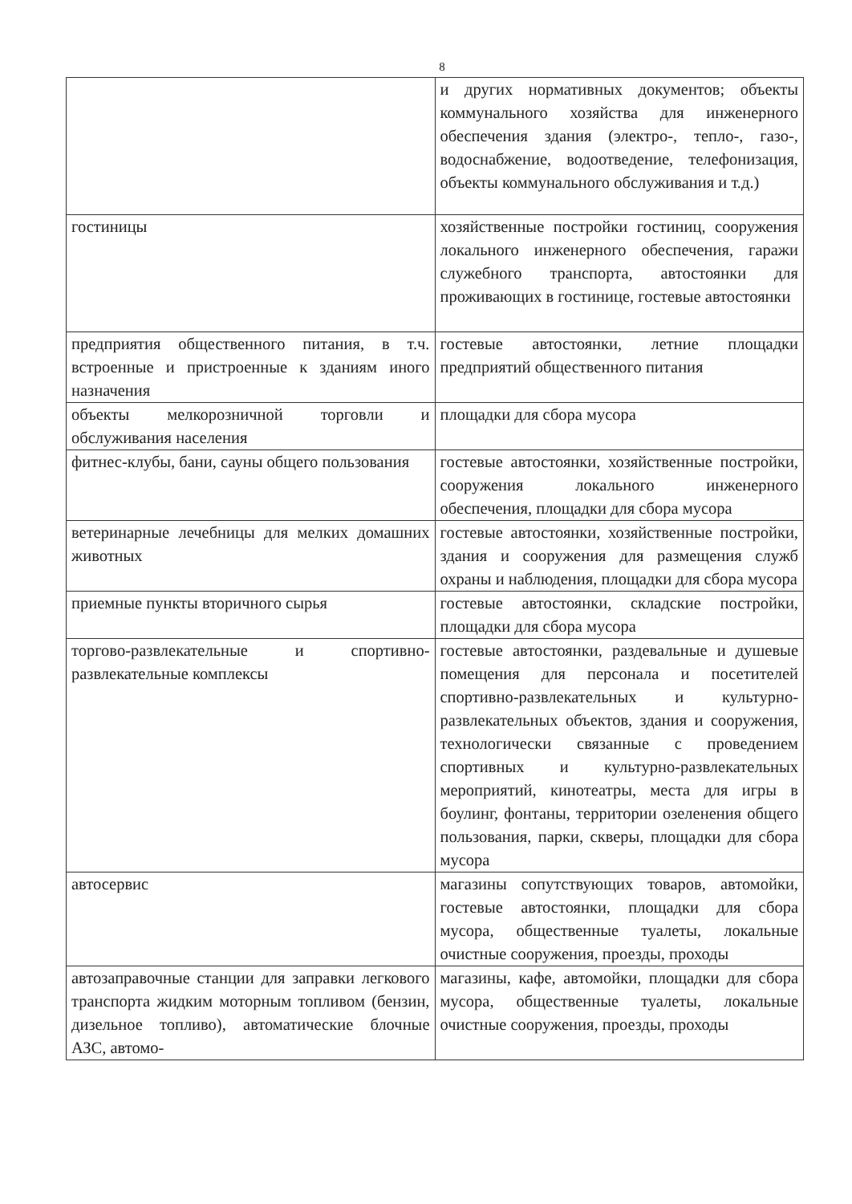8
| | и других нормативных документов; объекты коммунального хозяйства для инженерного обеспечения здания (электро-, тепло-, газо-, водоснабжение, водоотведение, телефонизация, объекты коммунального обслуживания и т.д.) |
| гостиницы | хозяйственные постройки гостиниц, сооружения локального инженерного обеспечения, гаражи служебного транспорта, автостоянки для проживающих в гостинице, гостевые автостоянки |
| предприятия общественного питания, в т.ч. встроенные и пристроенные к зданиям иного назначения | гостевые автостоянки, летние площадки предприятий общественного питания |
| объекты мелкорозничной торговли и обслуживания населения | площадки для сбора мусора |
| фитнес-клубы, бани, сауны общего пользования | гостевые автостоянки, хозяйственные постройки, сооружения локального инженерного обеспечения, площадки для сбора мусора |
| ветеринарные лечебницы для мелких домашних животных | гостевые автостоянки, хозяйственные постройки, здания и сооружения для размещения служб охраны и наблюдения, площадки для сбора мусора |
| приемные пункты вторичного сырья | гостевые автостоянки, складские постройки, площадки для сбора мусора |
| торгово-развлекательные и спортивно-развлекательные комплексы | гостевые автостоянки, раздевальные и душевые помещения для персонала и посетителей спортивно-развлекательных и культурно-развлекательных объектов, здания и сооружения, технологически связанные с проведением спортивных и культурно-развлекательных мероприятий, кинотеатры, места для игры в боулинг, фонтаны, территории озеленения общего пользования, парки, скверы, площадки для сбора мусора |
| автосервис | магазины сопутствующих товаров, автомойки, гостевые автостоянки, площадки для сбора мусора, общественные туалеты, локальные очистные сооружения, проезды, проходы |
| автозаправочные станции для заправки легкового транспорта жидким моторным топливом (бензин, дизельное топливо), автоматические блочные АЗС, автомо- | магазины, кафе, автомойки, площадки для сбора мусора, общественные туалеты, локальные очистные сооружения, проезды, проходы |